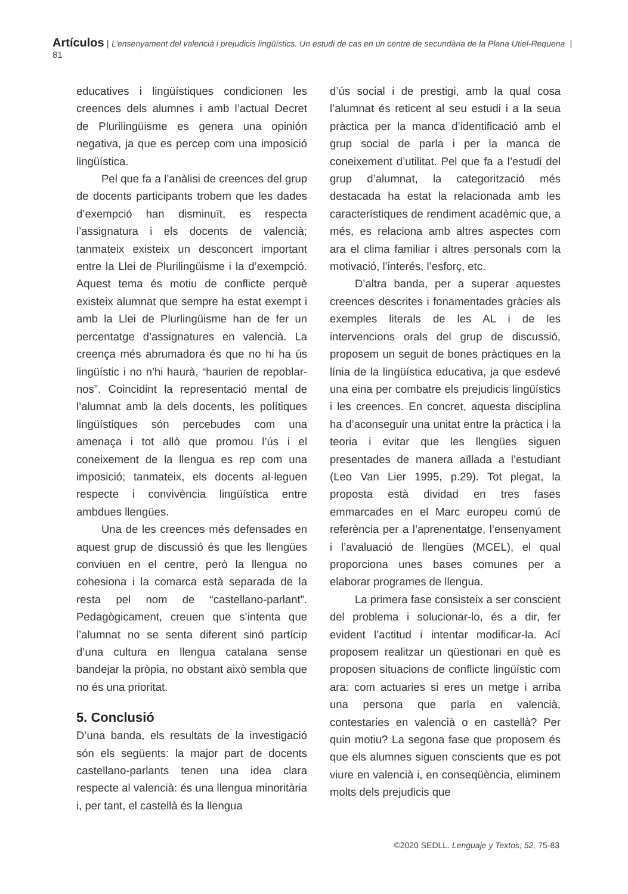Artículos | L’ensenyament del valencià i prejudicis lingüístics. Un estudi de cas en un centre de secundària de la Plana Utiel-Requena | 81
educatives i lingüístiques condicionen les creences dels alumnes i amb l’actual Decret de Plurilingüisme es genera una opinión negativa, ja que es percep com una imposició lingüística.
Pel que fa a l’anàlisi de creences del grup de docents participants trobem que les dades d’exempció han disminuït, es respecta l’assignatura i els docents de valencià; tanmateix existeix un desconcert important entre la Llei de Plurilingüisme i la d’exempció. Aquest tema és motiu de conflicte perquè existeix alumnat que sempre ha estat exempt i amb la Llei de Plurlingüisme han de fer un percentatge d’assignatures en valencià. La creença més abrumadora és que no hi ha ús lingüístic i no n’hi haurà, “haurien de repoblar-nos”. Coincidint la representació mental de l’alumnat amb la dels docents, les polítiques lingüístiques són percebudes com una amenaça i tot allò que promou l’ús i el coneixement de la llengua es rep com una imposició; tanmateix, els docents al·leguen respecte i convivència lingüística entre ambdues llengües.
Una de les creences més defensades en aquest grup de discussió és que les llengües conviuen en el centre, però la llengua no cohesiona i la comarca està separada de la resta pel nom de “castellano-parlant”. Pedagògicament, creuen que s’intenta que l’alumnat no se senta diferent sinó partícip d’una cultura en llengua catalana sense bandejar la pròpia, no obstant això sembla que no és una prioritat.
5. Conclusió
D’una banda, els resultats de la investigació són els següents: la major part de docents castellano-parlants tenen una idea clara respecte al valencià: és una llengua minoritària i, per tant, el castellà és la llengua
d’ús social i de prestigi, amb la qual cosa l’alumnat és reticent al seu estudi i a la seua pràctica per la manca d’identificació amb el grup social de parla i per la manca de coneixement d’utilitat. Pel que fa a l’estudi del grup d’alumnat, la categorització més destacada ha estat la relacionada amb les característiques de rendiment acadèmic que, a més, es relaciona amb altres aspectes com ara el clima familiar i altres personals com la motivació, l’interés, l’esforç, etc.
D’altra banda, per a superar aquestes creences descrites i fonamentades gràcies als exemples literals de les AL i de les intervencions orals del grup de discussió, proposem un seguit de bones pràctiques en la línia de la lingüística educativa, ja que esdevé una eina per combatre els prejudicis lingüístics i les creences. En concret, aquesta disciplina ha d’aconseguir una unitat entre la pràctica i la teoria i evitar que les llengües siguen presentades de manera aïllada a l’estudiant (Leo Van Lier 1995, p.29). Tot plegat, la proposta està dividad en tres fases emmarcades en el Marc europeu comú de referència per a l’aprenentatge, l’ensenyament i l’avaluació de llengües (MCEL), el qual proporciona unes bases comunes per a elaborar programes de llengua.
La primera fase consisteix a ser conscient del problema i solucionar-lo, és a dir, fer evident l’actitud i intentar modificar-la. Ací proposem realitzar un qüestionari en què es proposen situacions de conflicte lingüístic com ara: com actuaries si eres un metge i arriba una persona que parla en valencià, contestaries en valencià o en castellà? Per quin motiu? La segona fase que proposem és que els alumnes siguen conscients que es pot viure en valencià i, en conseqüència, eliminem molts dels prejudicis que
©2020 SEDLL. Lenguaje y Textos, 52, 75-83